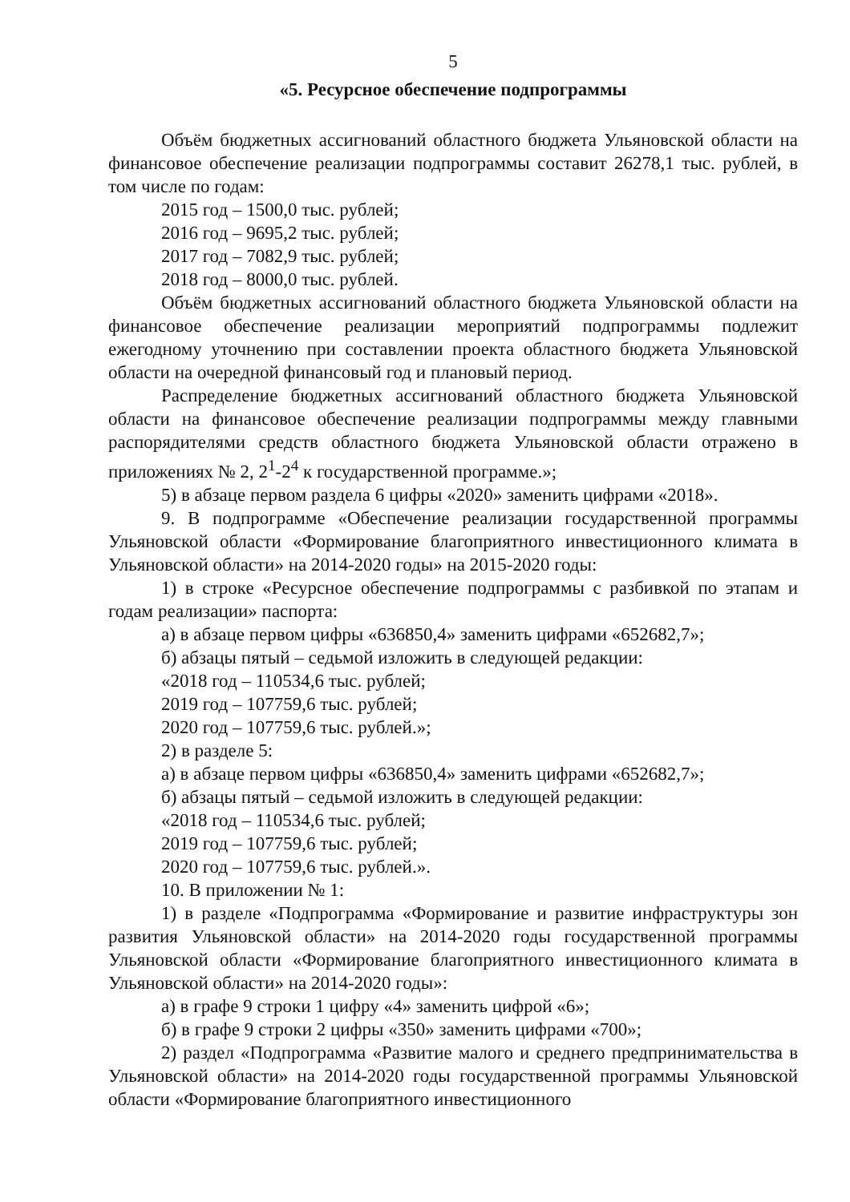5
«5. Ресурсное обеспечение подпрограммы
Объём бюджетных ассигнований областного бюджета Ульяновской области на финансовое обеспечение реализации подпрограммы составит 26278,1 тыс. рублей, в том числе по годам:
2015 год – 1500,0 тыс. рублей;
2016 год – 9695,2 тыс. рублей;
2017 год – 7082,9 тыс. рублей;
2018 год – 8000,0 тыс. рублей.
Объём бюджетных ассигнований областного бюджета Ульяновской области на финансовое обеспечение реализации мероприятий подпрограммы подлежит ежегодному уточнению при составлении проекта областного бюджета Ульяновской области на очередной финансовый год и плановый период.
Распределение бюджетных ассигнований областного бюджета Ульяновской области на финансовое обеспечение реализации подпрограммы между главными распорядителями средств областного бюджета Ульяновской области отражено в приложениях № 2, 2<sup>1</sup>-2<sup>4</sup> к государственной программе.»;
5) в абзаце первом раздела 6 цифры «2020» заменить цифрами «2018».
9. В подпрограмме «Обеспечение реализации государственной программы Ульяновской области «Формирование благоприятного инвестиционного климата в Ульяновской области» на 2014-2020 годы» на 2015-2020 годы:
1) в строке «Ресурсное обеспечение подпрограммы с разбивкой по этапам и годам реализации» паспорта:
а) в абзаце первом цифры «636850,4» заменить цифрами «652682,7»;
б) абзацы пятый – седьмой изложить в следующей редакции:
«2018 год – 110534,6 тыс. рублей;
2019 год – 107759,6 тыс. рублей;
2020 год – 107759,6 тыс. рублей.»;
2) в разделе 5:
а) в абзаце первом цифры «636850,4» заменить цифрами «652682,7»;
б) абзацы пятый – седьмой изложить в следующей редакции:
«2018 год – 110534,6 тыс. рублей;
2019 год – 107759,6 тыс. рублей;
2020 год – 107759,6 тыс. рублей.».
10. В приложении № 1:
1) в разделе «Подпрограмма «Формирование и развитие инфраструктуры зон развития Ульяновской области» на 2014-2020 годы государственной программы Ульяновской области «Формирование благоприятного инвестиционного климата в Ульяновской области» на 2014-2020 годы»:
а) в графе 9 строки 1 цифру «4» заменить цифрой «6»;
б) в графе 9 строки 2 цифры «350» заменить цифрами «700»;
2) раздел «Подпрограмма «Развитие малого и среднего предпринимательства в Ульяновской области» на 2014-2020 годы государственной программы Ульяновской области «Формирование благоприятного инвестиционного